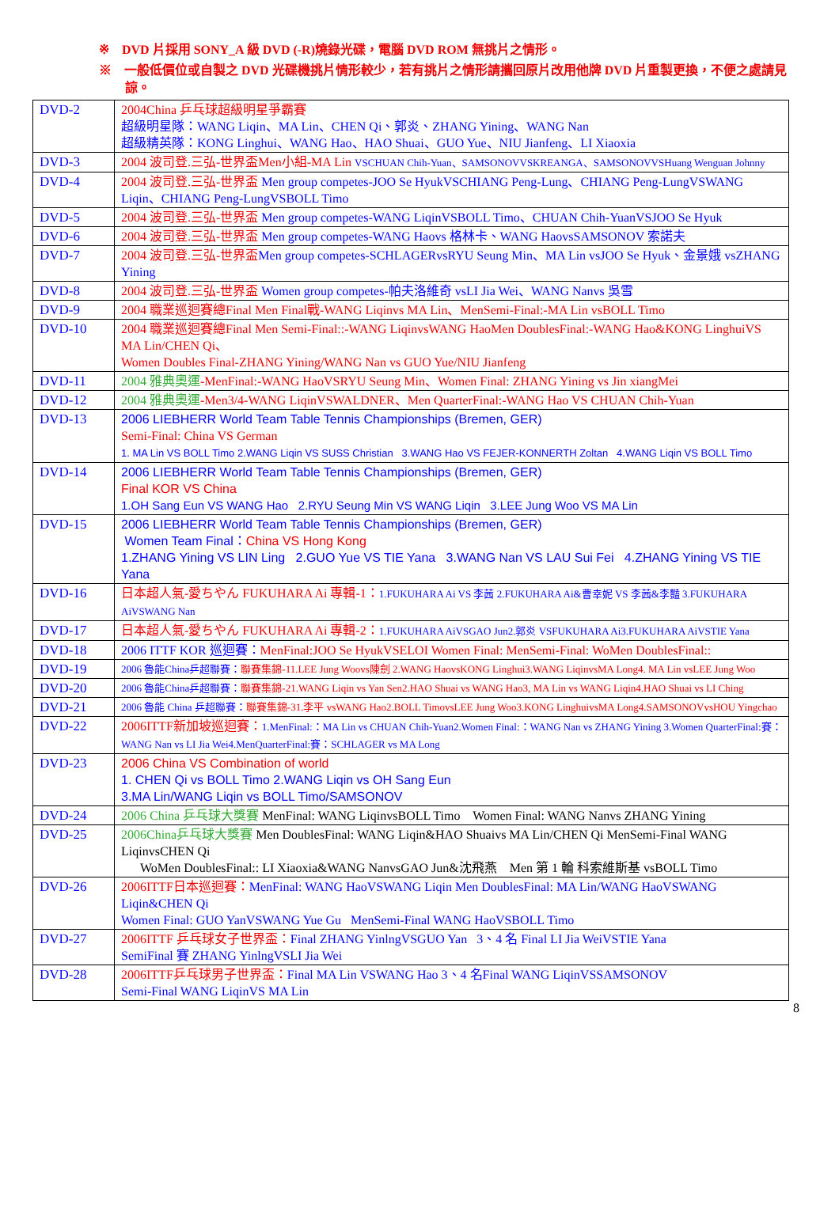※　DVD 片採用 SONY_A 級 DVD (-R)燒錄光碟，電腦 DVD ROM 無挑片之情形。
※　一般低價位或自製之 DVD 光碟機挑片情形較少，若有挑片之情形請攜回原片改用他牌 DVD 片重製更換，不便之處請見諒。
| DVD-2 | 2004China 乒乓球超級明星爭霸賽 超級明星隊：WANG Liqin、MA Lin、CHEN Qi、郭炎、ZHANG Yining、WANG Nan 超級精英隊：KONG Linghui、WANG Hao、HAO Shuai、GUO Yue、NIU Jianfeng、LI Xiaoxia |
| DVD-3 | 2004 波司登.三弘-世界盃Men小組-MA Lin VSCHUAN Chih-Yuan、SAMSONOVVSKREANGA、SAMSONOVVSHuang Wenguan Johnny |
| DVD-4 | 2004 波司登.三弘-世界盃 Men group competes-JOO Se HyukVSCHIANG Peng-Lung、CHIANG Peng-LungVSWANG Liqin、CHIANG Peng-LungVSBOLL Timo |
| DVD-5 | 2004 波司登.三弘-世界盃 Men group competes-WANG LiqinVSBOLL Timo、CHUAN Chih-YuanVSJOO Se Hyuk |
| DVD-6 | 2004 波司登.三弘-世界盃 Men group competes-WANG Haovs 格林卡、WANG HaovsSAMSONOV 索諾夫 |
| DVD-7 | 2004 波司登.三弘-世界盃 Men group competes-SCHLAGERvsRYU Seung Min、MA Lin vsJOO Se Hyuk、金景娥 vsZHANG Yining |
| DVD-8 | 2004 波司登.三弘-世界盃 Women group competes-帕夫洛維奇 vsLI Jia Wei、WANG Nanvs 吳雪 |
| DVD-9 | 2004 職業巡迴賽總Final Men Final戰-WANG Liqinvs MA Lin、MenSemi-Final:-MA Lin vsBOLL Timo |
| DVD-10 | 2004 職業巡迴賽總Final Men Semi-Final::-WANG LiqinvsWANG HaoMen DoublesFinal:-WANG Hao&KONG LinghuiVS MA Lin/CHEN Qi、 Women Doubles Final-ZHANG Yining/WANG Nan vs GUO Yue/NIU Jianfeng |
| DVD-11 | 2004 雅典奧運 -MenFinal:-WANG HaoVSRYU Seung Min、Women Final: ZHANG Yining vs Jin xiangMei |
| DVD-12 | 2004 雅典奧運 -Men3/4-WANG LiqinVSWALDNER、Men QuarterFinal:-WANG Hao VS CHUAN Chih-Yuan |
| DVD-13 | 2006 LIEBHERR World Team Table Tennis Championships (Bremen, GER) Semi-Final: China VS German 1. MA Lin VS BOLL Timo 2.WANG Liqin VS SUSS Christian 3.WANG Hao VS FEJER-KONNERTH Zoltan 4.WANG Liqin VS BOLL Timo |
| DVD-14 | 2006 LIEBHERR World Team Table Tennis Championships (Bremen, GER) Final KOR VS China 1.OH Sang Eun VS WANG Hao 2.RYU Seung Min VS WANG Liqin 3.LEE Jung Woo VS MA Lin |
| DVD-15 | 2006 LIEBHERR World Team Table Tennis Championships (Bremen, GER) Women Team Final： China VS Hong Kong 1.ZHANG Yining VS LIN Ling 2.GUO Yue VS TIE Yana 3.WANG Nan VS LAU Sui Fei 4.ZHANG Yining VS TIE Yana |
| DVD-16 | 日本超人氣-愛ちやん FUKUHARA Ai 專輯-1： 1.FUKUHARA Ai VS 李茜 2.FUKUHARA Ai&曹幸妮 VS 李茜&李豔 3.FUKUHARA AiVSWANG Nan |
| DVD-17 | 日本超人氣-愛ちやん FUKUHARA Ai 專輯-2： 1.FUKUHARA AiVSGAO Jun2.郭炎 VSFUKUHARA Ai3.FUKUHARA AiVSTIE Yana |
| DVD-18 | 2006 ITTF KOR 巡迴賽： MenFinal:JOO Se HyukVSELOI Women Final: MenSemi-Final: WoMen DoublesFinal:: |
| DVD-19 | 2006 魯能China乒超聯賽： 聯賽集錦-11.LEE Jung Woovs陳劍 2.WANG HaovsKONG Linghui3.WANG LiqinvsMA Long4. MA Lin vsLEE Jung Woo |
| DVD-20 | 2006 魯能China乒超聯賽： 聯賽集錦-21.WANG Liqin vs Yan Sen2.HAO Shuai vs WANG Hao3, MA Lin vs WANG Liqin4.HAO Shuai vs LI Ching |
| DVD-21 | 2006 魯能 China 乒超聯賽： 聯賽集錦-31.李平 vsWANG Hao2.BOLL TimovsLEE Jung Woo3.KONG LinghuivsMA Long4.SAMSONOVvsHOU Yingchao |
| DVD-22 | 2006ITTF新加坡巡迴賽： 1.MenFinal:：MA Lin vs CHUAN Chih-Yuan2.Women Final:：WANG Nan vs ZHANG Yining 3.Women QuarterFinal:賽：WANG Nan vs LI Jia Wei4.MenQuarterFinal:賽：SCHLAGER vs MA Long |
| DVD-23 | 2006 China VS Combination of world 1. CHEN Qi vs BOLL Timo 2.WANG Liqin vs OH Sang Eun 3.MA Lin/WANG Liqin vs BOLL Timo/SAMSONOV |
| DVD-24 | 2006 China 乒乓球大獎賽 MenFinal: WANG LiqinvsBOLL Timo Women Final: WANG Nanvs ZHANG Yining |
| DVD-25 | 2006China乒乓球大獎賽 Men DoublesFinal: WANG Liqin&HAO Shuaivs MA Lin/CHEN Qi MenSemi-Final WANG LiqinvsCHEN Qi WoMen DoublesFinal:: LI Xiaoxia&WANG NanvsGAO Jun&沈飛燕 Men 第 1 輪 科索維斯基 vsBOLL Timo |
| DVD-26 | 2006ITTF日本巡迴賽： MenFinal: WANG HaoVSWANG Liqin Men DoublesFinal: MA Lin/WANG HaoVSWANG Liqin&CHEN Qi Women Final: GUO YanVSWANG Yue Gu MenSemi-Final WANG HaoVSBOLL Timo |
| DVD-27 | 2006ITTF 乒乓球女子世界盃： Final ZHANG YinlngVSGUO Yan 3、4 名 Final LI Jia WeiVSTIE Yana SemiFinal 賽 ZHANG YinlngVSLI Jia Wei |
| DVD-28 | 2006ITTF乒乓球男子世界盃： Final MA Lin VSWANG Hao 3、4 名Final WANG LiqinVSSAMSONOV Semi-Final WANG LiqinVS MA Lin |
8